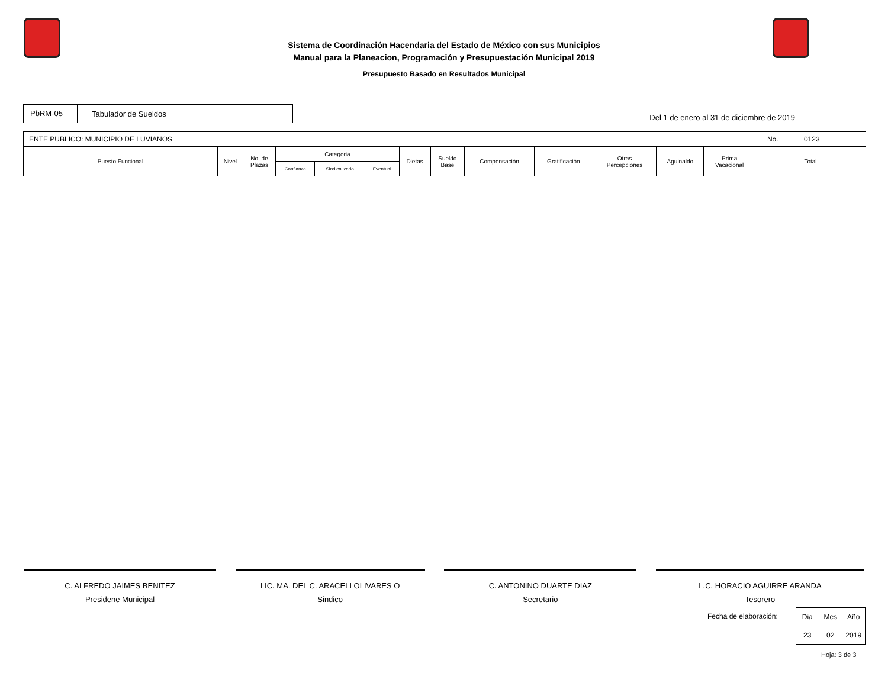Sistema de Coordinación Hacendaria del Estado de México con sus Municipios
Manual para la Planeacion, Programación y Presupuestación Municipal 2019
Presupuesto Basado en Resultados Municipal
PbRM-05 Tabulador de Sueldos
Del 1 de enero al 31 de diciembre de 2019
| ENTE PUBLICO: MUNICIPIO DE LUVIANOS | | | | | | | | | | | | | No. 0123 |
| Puesto Funcional | Nivel | No. de Plazas | Categoria | | | Dietas | Sueldo Base | Compensación | Gratificación | Otras Percepciones | Aguinaldo | Prima Vacacional | Total |
| | | | Confianza | Sindicalizado | Eventual | | | | | | | | |
C. ALFREDO JAIMES BENITEZ
Presidene Municipal
LIC. MA. DEL C. ARACELI OLIVARES O
Sindico
C. ANTONINO DUARTE DIAZ
Secretario
L.C. HORACIO AGUIRRE ARANDA
Tesorero
Fecha de elaboración:
| Dia | Mes | Año |
| 23 | 02 | 2019 |
Hoja: 3 de 3